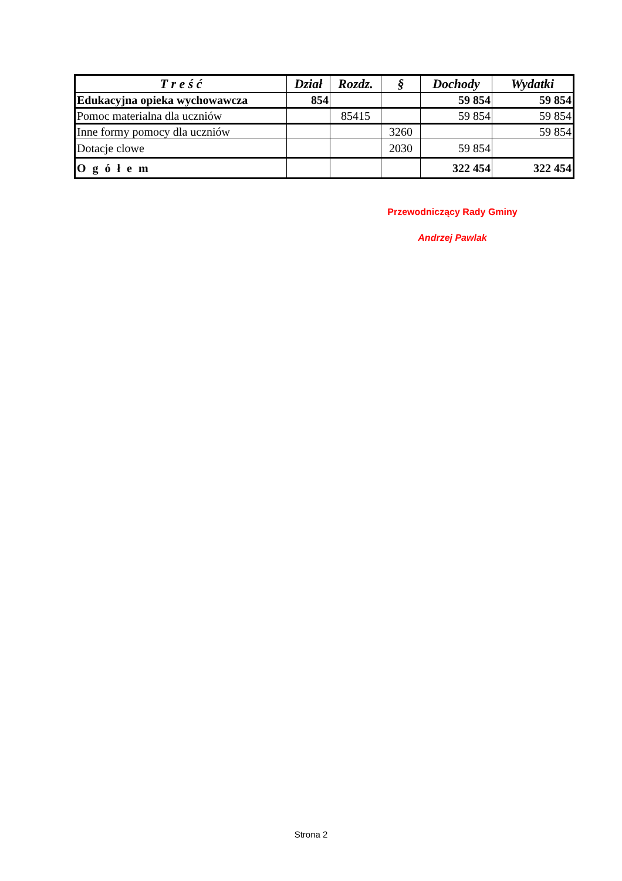| T r e ś ć | Dział | Rozdz. | § | Dochody | Wydatki |
| --- | --- | --- | --- | --- | --- |
| Edukacyjna opieka wychowawcza | 854 | | | 59 854 | 59 854 |
| Pomoc materialna dla uczniów | | 85415 | | 59 854 | 59 854 |
| Inne formy pomocy dla uczniów | | | 3260 | | 59 854 |
| Dotacje clowe | | | 2030 | 59 854 | |
| O g ó ł e m | | | | 322 454 | 322 454 |
Przewodniczący Rady Gminy
Andrzej Pawlak
Strona 2